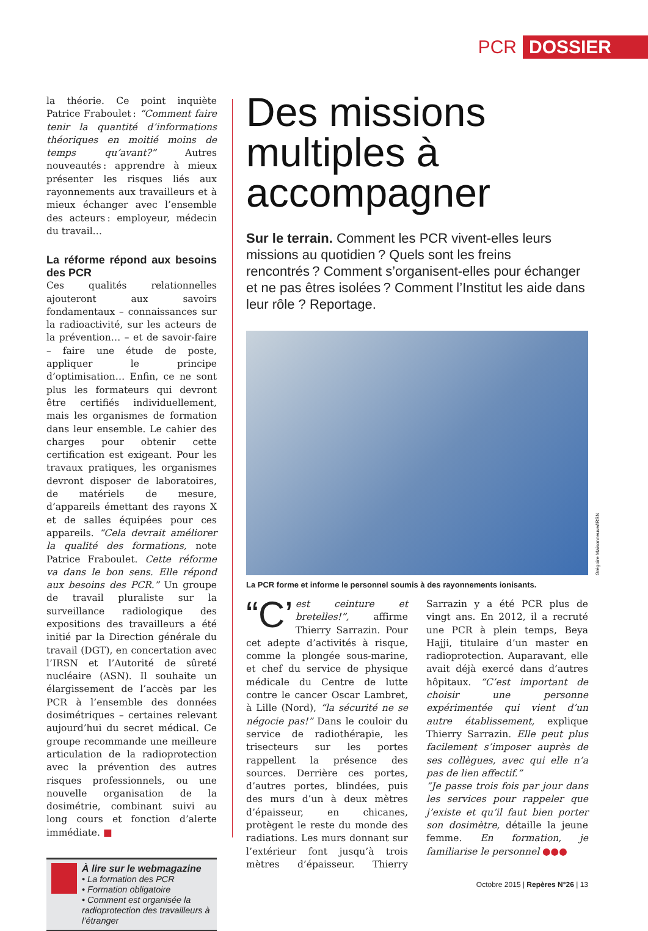PCR DOSSIER
la théorie. Ce point inquiète Patrice Fraboulet : “Comment faire tenir la quantité d’informations théoriques en moitié moins de temps qu’avant?” Autres nouveautés : apprendre à mieux présenter les risques liés aux rayonnements aux travailleurs et à mieux échanger avec l’ensemble des acteurs : employeur, médecin du travail…
La réforme répond aux besoins des PCR
Ces qualités relationnelles ajouteront aux savoirs fondamentaux – connaissances sur la radioactivité, sur les acteurs de la prévention… – et de savoir-faire – faire une étude de poste, appliquer le principe d’optimisation… Enfin, ce ne sont plus les formateurs qui devront être certifiés individuellement, mais les organismes de formation dans leur ensemble. Le cahier des charges pour obtenir cette certification est exigeant. Pour les travaux pratiques, les organismes devront disposer de laboratoires, de matériels de mesure, d’appareils émettant des rayons X et de salles équipées pour ces appareils. “Cela devrait améliorer la qualité des formations, note Patrice Fraboulet. Cette réforme va dans le bon sens. Elle répond aux besoins des PCR.” Un groupe de travail pluraliste sur la surveillance radiologique des expositions des travailleurs a été initié par la Direction générale du travail (DGT), en concertation avec l’IRSN et l’Autorité de sûreté nucléaire (ASN). Il souhaite un élargissement de l’accès par les PCR à l’ensemble des données dosimétriques – certaines relevant aujourd’hui du secret médical. Ce groupe recommande une meilleure articulation de la radioprotection avec la prévention des autres risques professionnels, ou une nouvelle organisation de la dosimétrie, combinant suivi au long cours et fonction d’alerte immédiate. ■
À lire sur le webmagazine
• La formation des PCR
• Formation obligatoire
• Comment est organisée la radioprotection des travailleurs à l’étranger
Des missions multiples à accompagner
Sur le terrain. Comment les PCR vivent-elles leurs missions au quotidien ? Quels sont les freins rencontrés ? Comment s’organisent-elles pour échanger et ne pas êtres isolées ? Comment l’Institut les aide dans leur rôle ? Reportage.
Grégoire Maisonneuve/IRSN
La PCR forme et informe le personnel soumis à des rayonnements ionisants.
“C’ est ceinture et bretelles!”, affirme Thierry Sarrazin. Pour cet adepte d’activités à risque, comme la plongée sous-marine, et chef du service de physique médicale du Centre de lutte contre le cancer Oscar Lambret, à Lille (Nord), “la sécurité ne se négocie pas!” Dans le couloir du service de radiothérapie, les trisecteurs sur les portes rappellent la présence des sources. Derrière ces portes, d’autres portes, blindées, puis des murs d’un à deux mètres d’épaisseur, en chicanes, protègent le reste du monde des radiations. Les murs donnant sur l’extérieur font jusqu’à trois mètres d’épaisseur. Thierry Sarrazin y a été PCR plus de vingt ans. En 2012, il a recruté une PCR à plein temps, Beya Hajji, titulaire d’un master en radioprotection. Auparavant, elle avait déjà exercé dans d’autres hôpitaux. “C’est important de choisir une personne expérimentée qui vient d’un autre établissement, explique Thierry Sarrazin. Elle peut plus facilement s’imposer auprès de ses collègues, avec qui elle n’a pas de lien affectif.”
“Je passe trois fois par jour dans les services pour rappeler que j’existe et qu’il faut bien porter son dosimètre, détaille la jeune femme. En formation, je familiarise le personnel ●●●
Octobre 2015 | Repères N°26 | 13